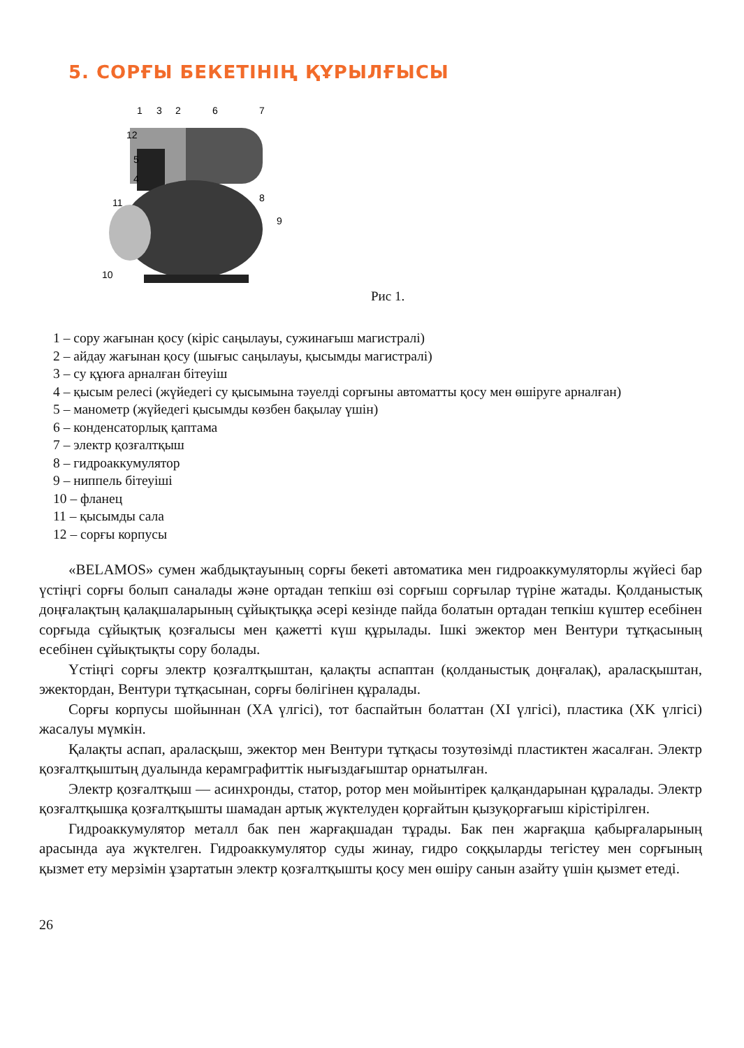5. СОРҒЫ БЕКЕТІНІҢ ҚҰРЫЛҒЫСЫ
1
3
2
6
7
12
5
4
11
8
9
10
Рис 1.
1 – сору жағынан қосу (кіріс саңылауы, сужинағыш магистралі)
2 – айдау жағынан қосу (шығыс саңылауы, қысымды магистралі)
3 – су құюға арналған бітеуіш
4 – қысым релесі (жүйедегі су қысымына тәуелді сорғыны автоматты қосу мен өшіруге арналған)
5 – манометр (жүйедегі қысымды көзбен бақылау үшін)
6 – конденсаторлық қаптама
7 – электр қозғалтқыш
8 – гидроаккумулятор
9 – ниппель бітеуіші
10 – фланец
11 – қысымды сала
12 – сорғы корпусы
«BELAMOS» сумен жабдықтауының сорғы бекеті автоматика мен гидроаккумуляторлы жүйесі бар үстіңгі сорғы болып саналады және ортадан тепкіш өзі сорғыш сорғылар түріне жатады. Қолданыстық доңғалақтың қалақшаларының сұйықтыққа әсері кезінде пайда болатын ортадан тепкіш күштер есебінен сорғыда сұйықтық қозғалысы мен қажетті күш құрылады. Ішкі эжектор мен Вентури тұтқасының есебінен сұйықтықты сору болады.
Үстіңгі сорғы электр қозғалтқыштан, қалақты аспаптан (қолданыстық доңғалақ), араласқыштан, эжектордан, Вентури тұтқасынан, сорғы бөлігінен құралады.
Сорғы корпусы шойыннан (XA үлгісі), тот баспайтын болаттан (XI үлгісі), пластика (XK үлгісі) жасалуы мүмкін.
Қалақты аспап, араласқыш, эжектор мен Вентури тұтқасы тозутөзімді пластиктен жасалған. Электр қозғалтқыштың дуалында керамграфиттік нығыздағыштар орнатылған.
Электр қозғалтқыш — асинхронды, статор, ротор мен мойынтірек қалқандарынан құралады. Электр қозғалтқышқа қозғалтқышты шамадан артық жүктелуден қорғайтын қызуқорғағыш кірістірілген.
Гидроаккумулятор металл бак пен жарғақшадан тұрады. Бак пен жарғақша қабырғаларының арасында ауа жүктелген. Гидроаккумулятор суды жинау, гидро соққыларды тегістеу мен сорғының қызмет ету мерзімін ұзартатын электр қозғалтқышты қосу мен өшіру санын азайту үшін қызмет етеді.
26